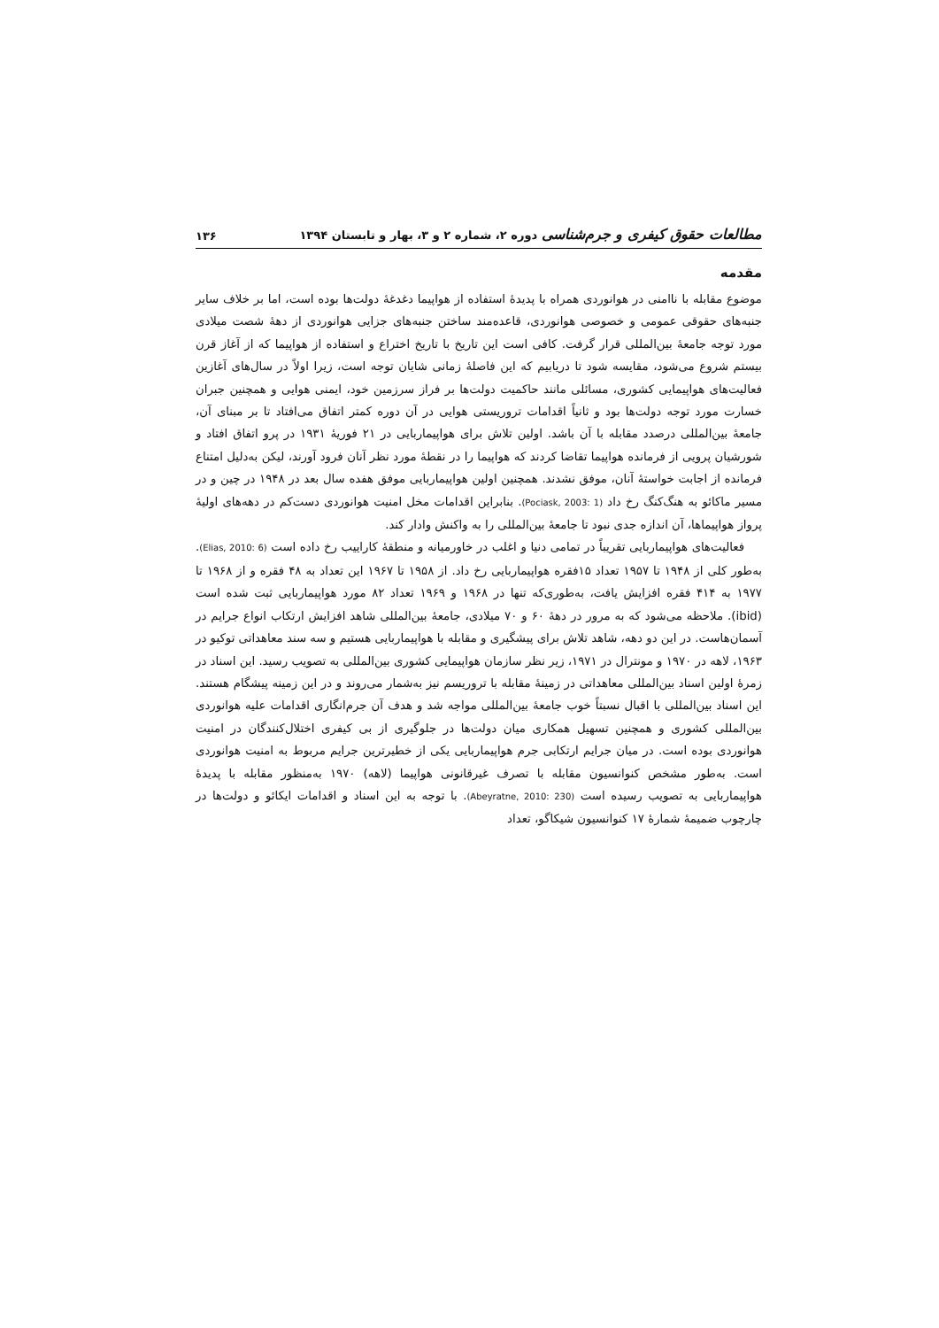مطالعات حقوق کیفری و جرم‌شناسی دوره ۲، شماره ۲ و ۳، بهار و تابستان ۱۳۹۴ ۱۳۶
مقدمه
موضوع مقابله با ناامنی در هوانوردی همراه با پدیدۀ استفاده از هواپیما دغدغۀ دولت‌ها بوده است، اما بر خلاف سایر جنبه‌های حقوقی عمومی و خصوصی هوانوردی، قاعده‌مند ساختن جنبه‌های جزایی هوانوردی از دهۀ شصت میلادی مورد توجه جامعۀ بین‌المللی قرار گرفت. کافی است این تاریخ با تاریخ اختراع و استفاده از هواپیما که از آغاز قرن بیستم شروع می‌شود، مقایسه شود تا دریابیم که این فاصلۀ زمانی شایان توجه است، زیرا اولاً در سال‌های آغازین فعالیت‌های هواپیمایی کشوری، مسائلی مانند حاکمیت دولت‌ها بر فراز سرزمین خود، ایمنی هوایی و همچنین جبران خسارت مورد توجه دولت‌ها بود و ثانیاً اقدامات تروریستی هوایی در آن دوره کمتر اتفاق می‌افتاد تا بر مبنای آن، جامعۀ بین‌المللی درصدد مقابله با آن باشد. اولین تلاش برای هواپیماربایی در ۲۱ فوریۀ ۱۹۳۱ در پرو اتفاق افتاد و شورشیان پرویی از فرمانده هواپیما تقاضا کردند که هواپیما را در نقطۀ مورد نظر آنان فرود آورند، لیکن به‌دلیل امتناع فرمانده از اجابت خواستۀ آنان، موفق نشدند. همچنین اولین هواپیماربایی موفق هفده سال بعد در ۱۹۴۸ در چین و در مسیر ماکائو به هنگ‌کنگ رخ داد (Pociask, 2003: 1). بنابراین اقدامات مخل امنیت هوانوردی دست‌کم در دهه‌های اولیۀ پرواز هواپیماها، آن اندازه جدی نبود تا جامعۀ بین‌المللی را به واکنش وادار کند.
فعالیت‌های هواپیماربایی تقریباً در تمامی دنیا و اغلب در خاورمیانه و منطقۀ کاراییب رخ داده است (Elias, 2010: 6). به‌طور کلی از ۱۹۴۸ تا ۱۹۵۷ تعداد ۱۵فقره هواپیماربایی رخ داد. از ۱۹۵۸ تا ۱۹۶۷ این تعداد به ۴۸ فقره و از ۱۹۶۸ تا ۱۹۷۷ به ۴۱۴ فقره افزایش یافت، به‌طوری‌که تنها در ۱۹۶۸ و ۱۹۶۹ تعداد ۸۲ مورد هواپیماربایی ثبت شده است (ibid). ملاحظه می‌شود که به مرور در دهۀ ۶۰ و ۷۰ میلادی، جامعۀ بین‌المللی شاهد افزایش ارتکاب انواع جرایم در آسمان‌هاست. در این دو دهه، شاهد تلاش برای پیشگیری و مقابله با هواپیماربایی هستیم و سه سند معاهداتی توکیو در ۱۹۶۳، لاهه در ۱۹۷۰ و مونترال در ۱۹۷۱، زیر نظر سازمان هواپیمایی کشوری بین‌المللی به تصویب رسید. این اسناد در زمرۀ اولین اسناد بین‌المللی معاهداتی در زمینۀ مقابله با تروریسم نیز به‌شمار می‌روند و در این زمینه پیشگام هستند. این اسناد بین‌المللی با اقبال نسبتاً خوب جامعۀ بین‌المللی مواجه شد و هدف آن جرم‌انگاری اقدامات علیه هوانوردی بین‌المللی کشوری و همچنین تسهیل همکاری میان دولت‌ها در جلوگیری از بی کیفری اختلال‌کنندگان در امنیت هوانوردی بوده است. در میان جرایم ارتکابی جرم هواپیماربایی یکی از خطیرترین جرایم مربوط به امنیت هوانوردی است. به‌طور مشخص کنوانسیون مقابله با تصرف غیرقانونی هواپیما (لاهه) ۱۹۷۰ به‌منظور مقابله با پدیدۀ هواپیماربایی به تصویب رسیده است (Abeyratne, 2010: 230). با توجه به این اسناد و اقدامات ایکائو و دولت‌ها در چارچوب ضمیمۀ شمارۀ ۱۷ کنوانسیون شیکاگو، تعداد